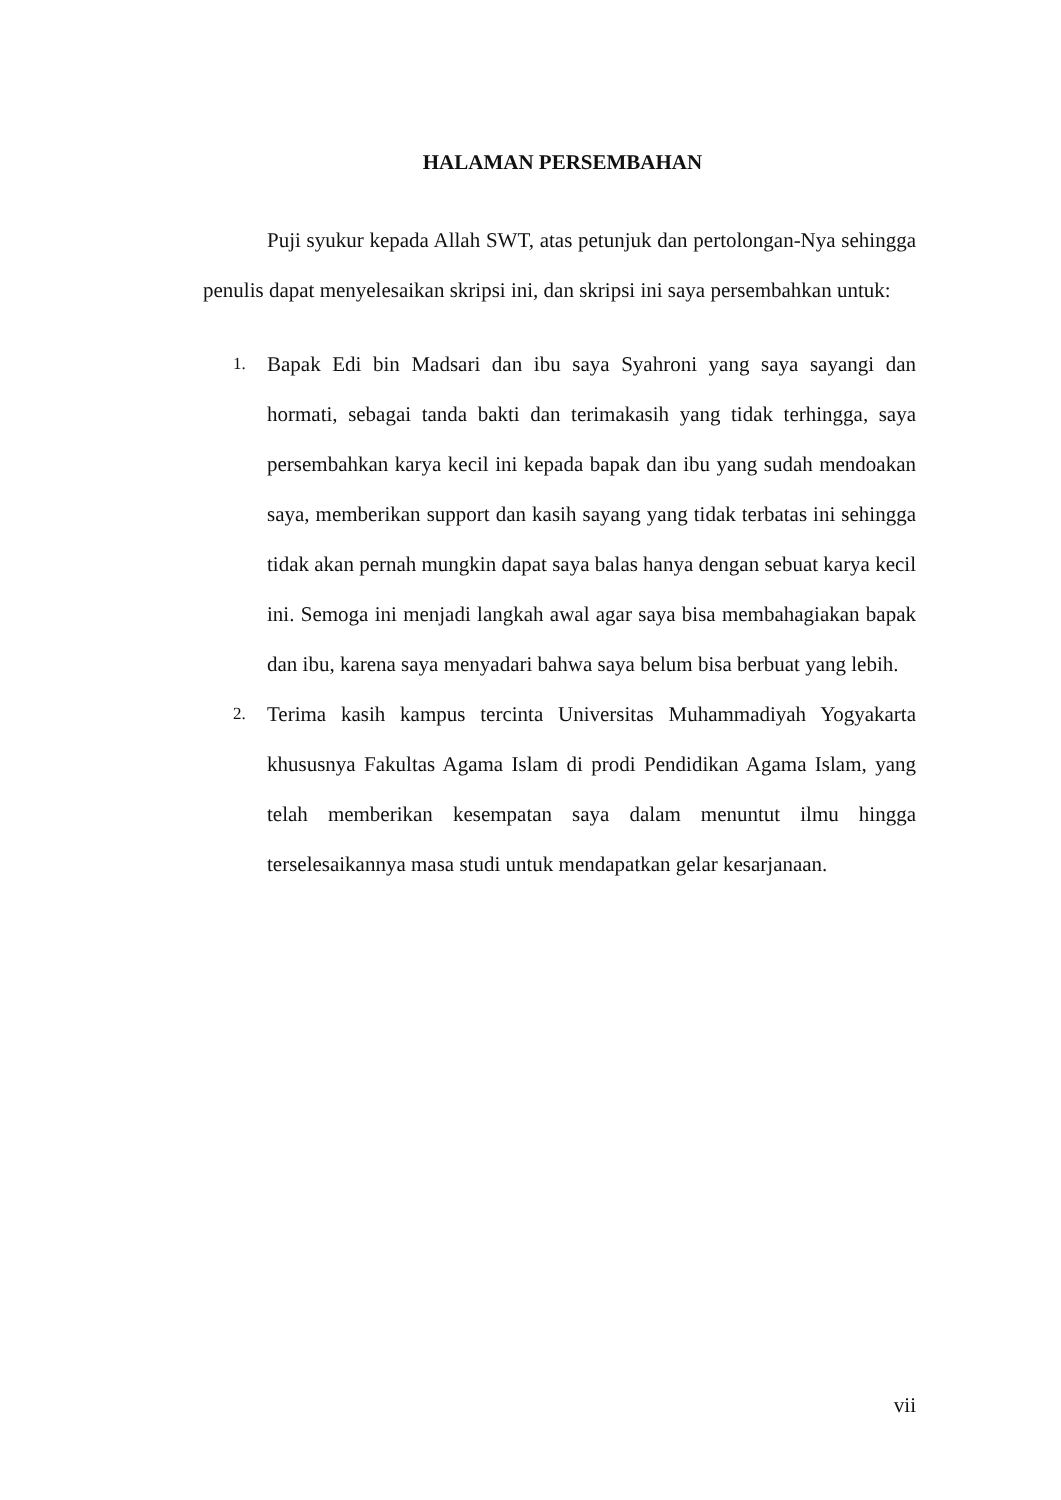HALAMAN PERSEMBAHAN
Puji syukur kepada Allah SWT, atas petunjuk dan pertolongan-Nya sehingga penulis dapat menyelesaikan skripsi ini, dan skripsi ini saya persembahkan untuk:
1. Bapak Edi bin Madsari dan ibu saya Syahroni yang saya sayangi dan hormati, sebagai tanda bakti dan terimakasih yang tidak terhingga, saya persembahkan karya kecil ini kepada bapak dan ibu yang sudah mendoakan saya, memberikan support dan kasih sayang yang tidak terbatas ini sehingga tidak akan pernah mungkin dapat saya balas hanya dengan sebuat karya kecil ini. Semoga ini menjadi langkah awal agar saya bisa membahagiakan bapak dan ibu, karena saya menyadari bahwa saya belum bisa berbuat yang lebih.
2. Terima kasih kampus tercinta Universitas Muhammadiyah Yogyakarta khususnya Fakultas Agama Islam di prodi Pendidikan Agama Islam, yang telah memberikan kesempatan saya dalam menuntut ilmu hingga terselesaikannya masa studi untuk mendapatkan gelar kesarjanaan.
vii